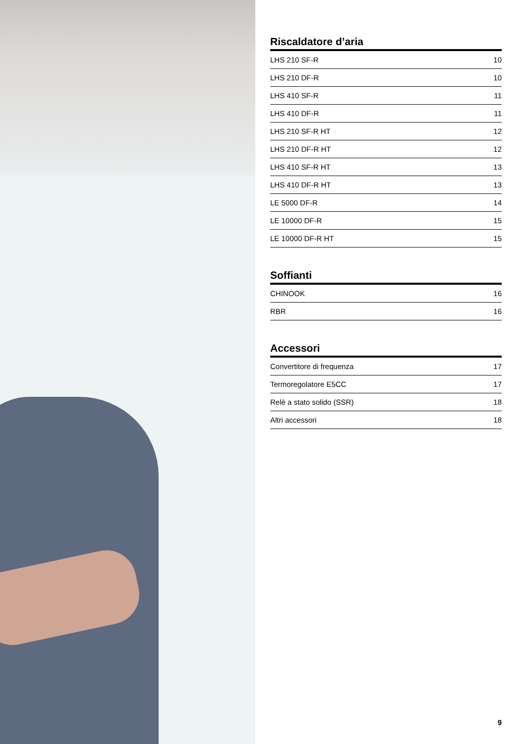Riscaldatore d’aria
| LHS 210 SF-R | 10 |
| LHS 210 DF-R | 10 |
| LHS 410 SF-R | 11 |
| LHS 410 DF-R | 11 |
| LHS 210 SF-R HT | 12 |
| LHS 210 DF-R HT | 12 |
| LHS 410 SF-R HT | 13 |
| LHS 410 DF-R HT | 13 |
| LE 5000 DF-R | 14 |
| LE 10000 DF-R | 15 |
| LE 10000 DF-R HT | 15 |
Soffianti
| CHINOOK | 16 |
| RBR | 16 |
Accessori
| Convertitore di frequenza | 17 |
| Termoregolatore E5CC | 17 |
| Relè a stato solido (SSR) | 18 |
| Altri accessori | 18 |
9